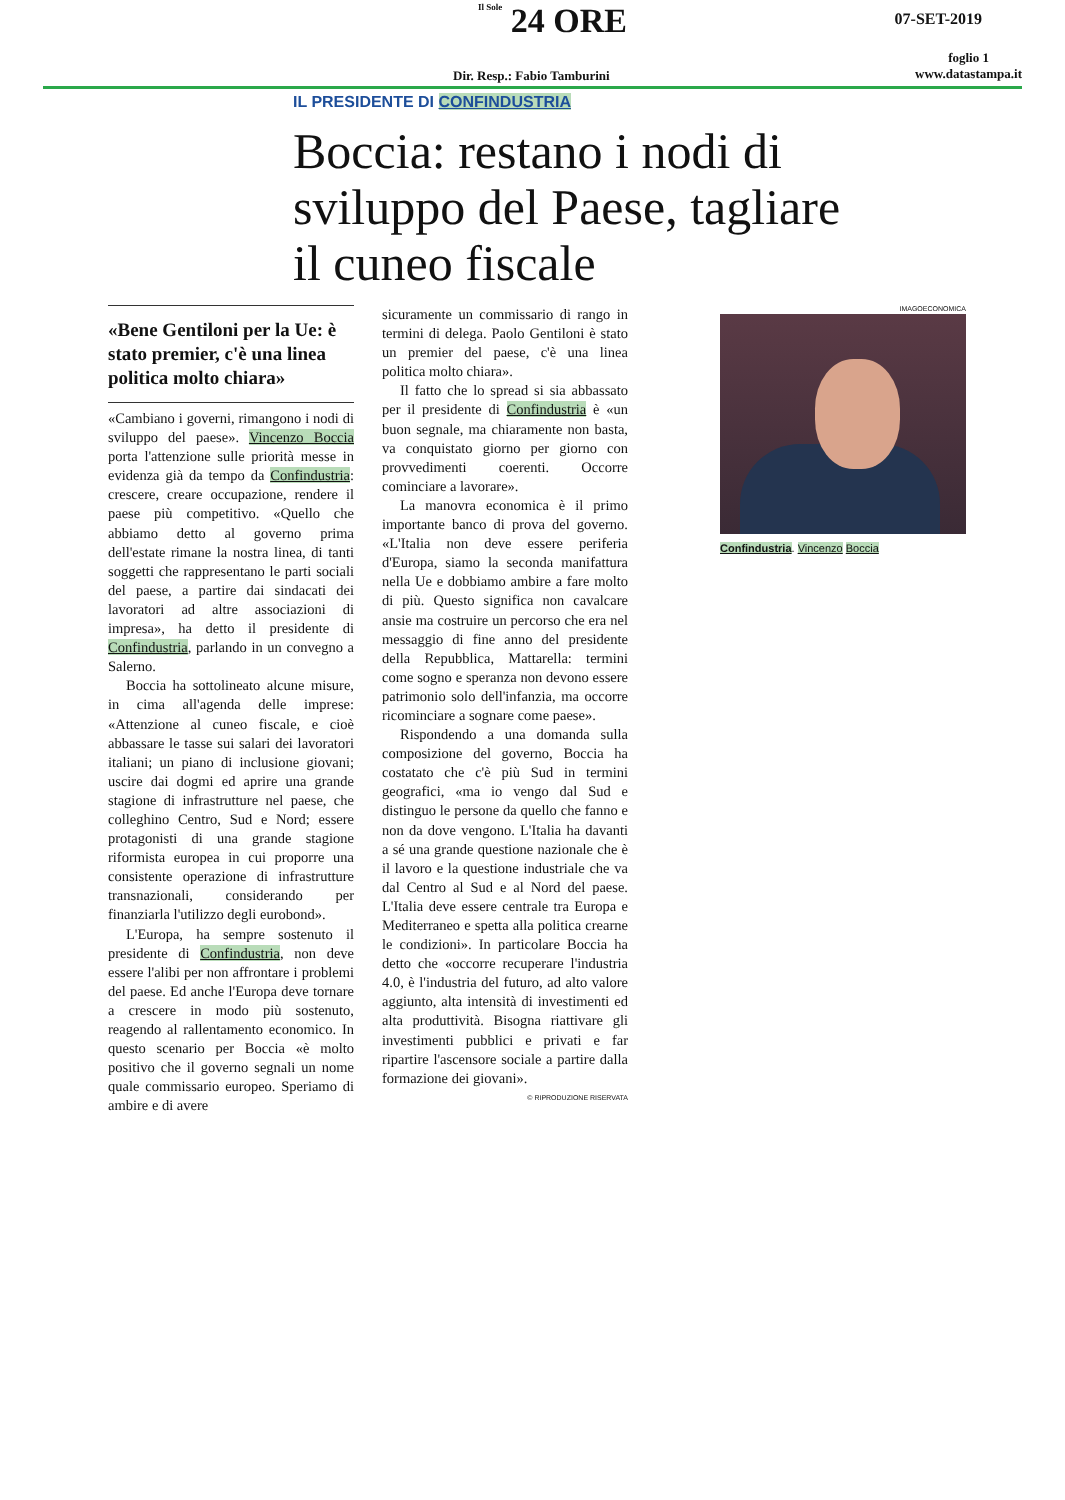Il Sole 24 ORE
Dir. Resp.: Fabio Tamburini
07-SET-2019
foglio 1
www.datastampa.it
IL PRESIDENTE DI CONFINDUSTRIA
Boccia: restano i nodi di sviluppo del Paese, tagliare il cuneo fiscale
«Bene Gentiloni per la Ue: è stato premier, c'è una linea politica molto chiara»
«Cambiano i governi, rimangono i nodi di sviluppo del paese». Vincenzo Boccia porta l'attenzione sulle priorità messe in evidenza già da tempo da Confindustria: crescere, creare occupazione, rendere il paese più competitivo. «Quello che abbiamo detto al governo prima dell'estate rimane la nostra linea, di tanti soggetti che rappresentano le parti sociali del paese, a partire dai sindacati dei lavoratori ad altre associazioni di impresa», ha detto il presidente di Confindustria, parlando in un convegno a Salerno.
Boccia ha sottolineato alcune misure, in cima all'agenda delle imprese: «Attenzione al cuneo fiscale, e cioè abbassare le tasse sui salari dei lavoratori italiani; un piano di inclusione giovani; uscire dai dogmi ed aprire una grande stagione di infrastrutture nel paese, che colleghino Centro, Sud e Nord; essere protagonisti di una grande stagione riformista europea in cui proporre una consistente operazione di infrastrutture transnazionali, considerando per finanziarla l'utilizzo degli eurobond».
L'Europa, ha sempre sostenuto il presidente di Confindustria, non deve essere l'alibi per non affrontare i problemi del paese. Ed anche l'Europa deve tornare a crescere in modo più sostenuto, reagendo al rallentamento economico. In questo scenario per Boccia «è molto positivo che il governo segnali un nome quale commissario europeo. Speriamo di ambire e di avere
sicuramente un commissario di rango in termini di delega. Paolo Gentiloni è stato un premier del paese, c'è una linea politica molto chiara».
Il fatto che lo spread si sia abbassato per il presidente di Confindustria è «un buon segnale, ma chiaramente non basta, va conquistato giorno per giorno con provvedimenti coerenti. Occorre cominciare a lavorare».
La manovra economica è il primo importante banco di prova del governo. «L'Italia non deve essere periferia d'Europa, siamo la seconda manifattura nella Ue e dobbiamo ambire a fare molto di più. Questo significa non cavalcare ansie ma costruire un percorso che era nel messaggio di fine anno del presidente della Repubblica, Mattarella: termini come sogno e speranza non devono essere patrimonio solo dell'infanzia, ma occorre ricominciare a sognare come paese».
Rispondendo a una domanda sulla composizione del governo, Boccia ha costatato che c'è più Sud in termini geografici, «ma io vengo dal Sud e distinguo le persone da quello che fanno e non da dove vengono. L'Italia ha davanti a sé una grande questione nazionale che è il lavoro e la questione industriale che va dal Centro al Sud e al Nord del paese. L'Italia deve essere centrale tra Europa e Mediterraneo e spetta alla politica crearne le condizioni». In particolare Boccia ha detto che «occorre recuperare l'industria 4.0, è l'industria del futuro, ad alto valore aggiunto, alta intensità di investimenti ed alta produttività. Bisogna riattivare gli investimenti pubblici e privati e far ripartire l'ascensore sociale a partire dalla formazione dei giovani».
© RIPRODUZIONE RISERVATA
IMAGOECONOMICA
Confindustria. Vincenzo Boccia